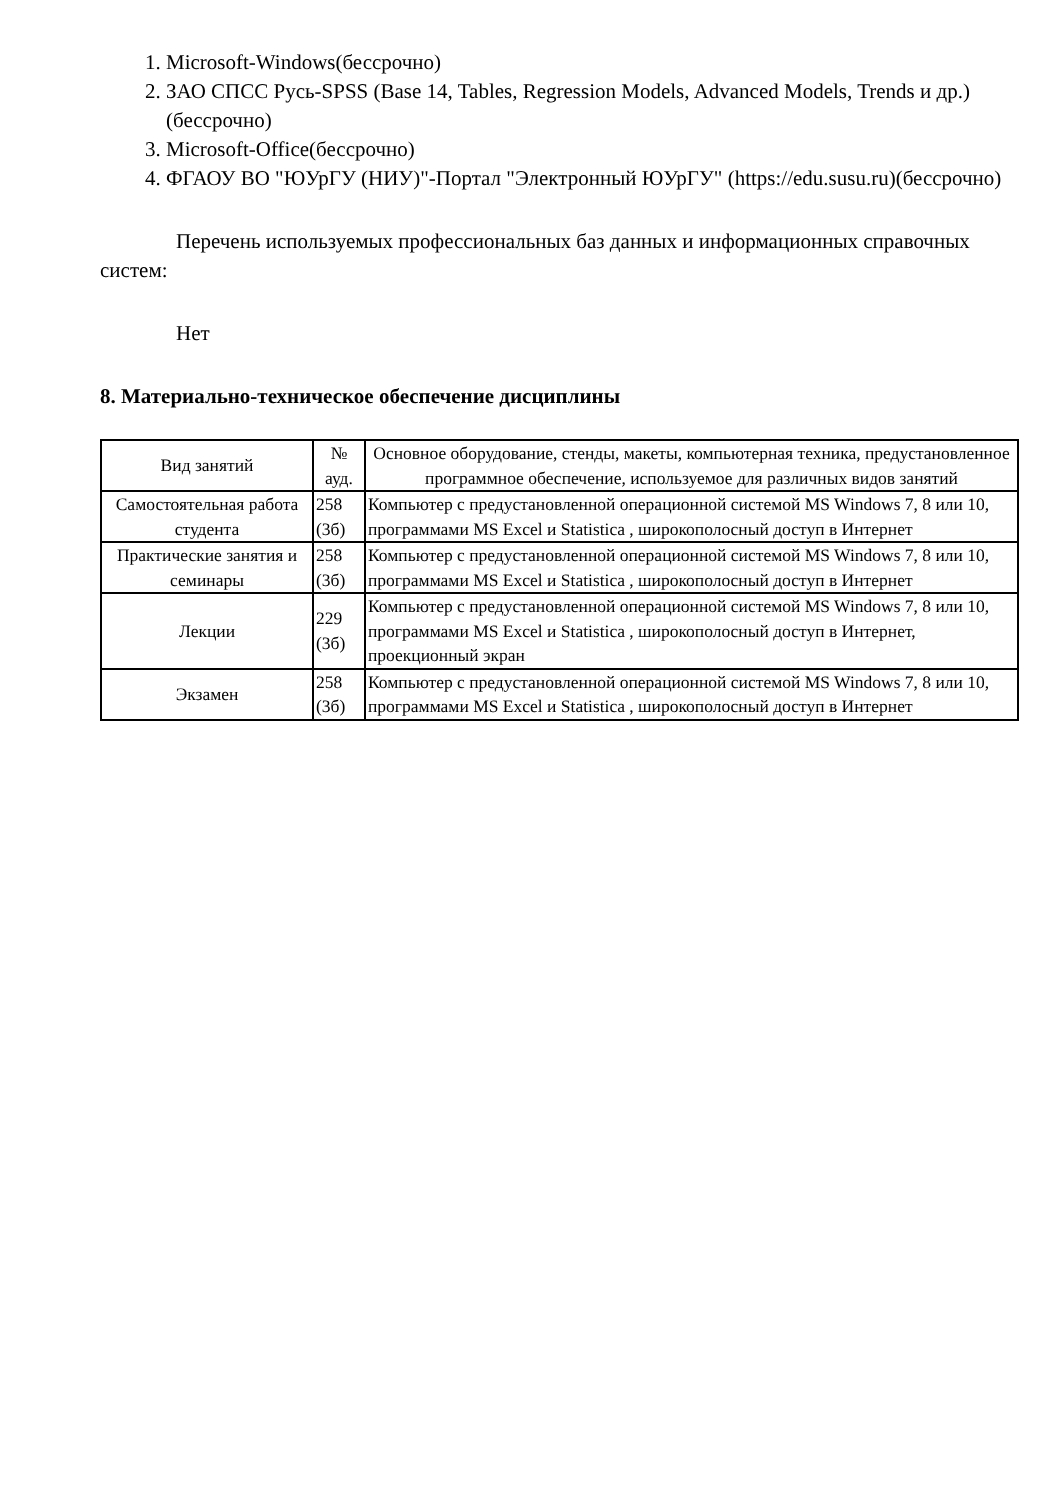1. Microsoft-Windows(бессрочно)
2. ЗАО СПСС Русь-SPSS (Base 14, Tables, Regression Models, Advanced Models, Trends и др.)(бессрочно)
3. Microsoft-Office(бессрочно)
4. ФГАОУ ВО "ЮУрГУ (НИУ)"-Портал "Электронный ЮУрГУ" (https://edu.susu.ru)(бессрочно)
Перечень используемых профессиональных баз данных и информационных справочных систем:
Нет
8. Материально-техническое обеспечение дисциплины
| Вид занятий | № ауд. | Основное оборудование, стенды, макеты, компьютерная техника, предустановленное программное обеспечение, используемое для различных видов занятий |
| --- | --- | --- |
| Самостоятельная работа студента | 258 (3б) | Компьютер с предустановленной операционной системой MS Windows 7, 8 или 10, программами MS Excel и Statistica , широкополосный доступ в Интернет |
| Практические занятия и семинары | 258 (3б) | Компьютер с предустановленной операционной системой MS Windows 7, 8 или 10, программами MS Excel и Statistica , широкополосный доступ в Интернет |
| Лекции | 229 (3б) | Компьютер с предустановленной операционной системой MS Windows 7, 8 или 10, программами MS Excel и Statistica , широкополосный доступ в Интернет, проекционный экран |
| Экзамен | 258 (3б) | Компьютер с предустановленной операционной системой MS Windows 7, 8 или 10, программами MS Excel и Statistica , широкополосный доступ в Интернет |